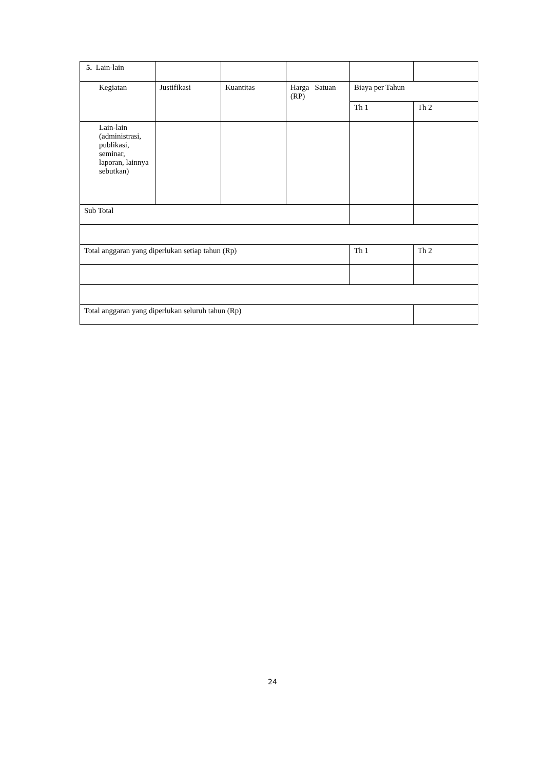| 5. Lain-lain | | | | | |
| Kegiatan | Justifikasi | Kuantitas | Harga Satuan (RP) | Biaya per Tahun | |
| | | | | Th 1 | Th 2 |
| Lain-lain (administrasi, publikasi, seminar, laporan, lainnya sebutkan) | | | | | |
| Sub Total | | | | | |
| Total anggaran yang diperlukan setiap tahun (Rp) | | | | Th 1 | Th 2 |
| Total anggaran yang diperlukan seluruh tahun (Rp) | | | | | |
24